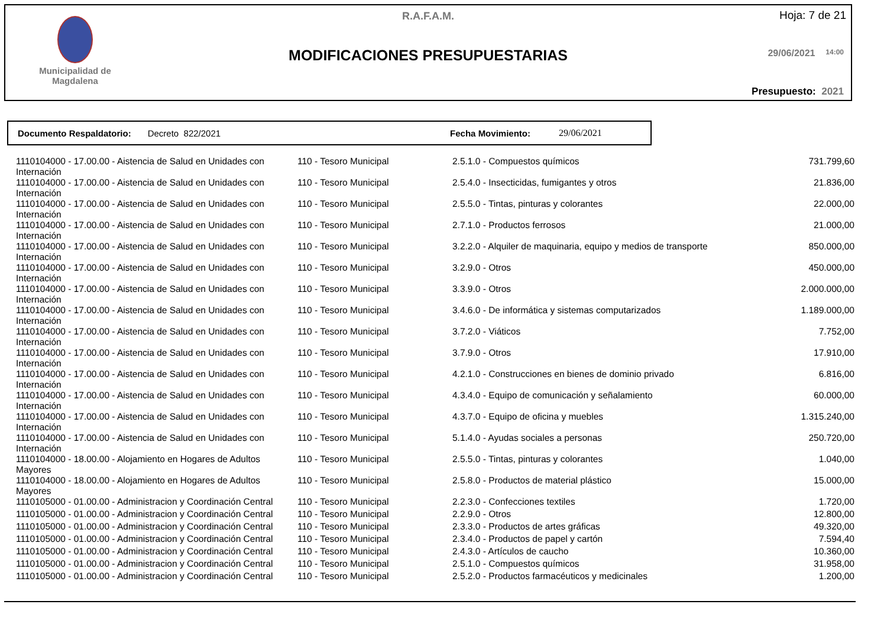Municipalidad de
Magdalena
R.A.F.A.M. Hoja: 7 de 21
MODIFICACIONES PRESUPUESTARIAS 29/06/2021 14:00
Presupuesto: 2021
Documento Respaldatorio: Decreto 822/2021 Fecha Movimiento: 29/06/2021
| 1110104000 - 17.00.00 - Aistencia de Salud en Unidades con Internación | 110 - Tesoro Municipal | 2.5.1.0 - Compuestos químicos | 731.799,60 |
| 1110104000 - 17.00.00 - Aistencia de Salud en Unidades con Internación | 110 - Tesoro Municipal | 2.5.4.0 - Insecticidas, fumigantes y otros | 21.836,00 |
| 1110104000 - 17.00.00 - Aistencia de Salud en Unidades con Internación | 110 - Tesoro Municipal | 2.5.5.0 - Tintas, pinturas y colorantes | 22.000,00 |
| 1110104000 - 17.00.00 - Aistencia de Salud en Unidades con Internación | 110 - Tesoro Municipal | 2.7.1.0 - Productos ferrosos | 21.000,00 |
| 1110104000 - 17.00.00 - Aistencia de Salud en Unidades con Internación | 110 - Tesoro Municipal | 3.2.2.0 - Alquiler de maquinaria, equipo y medios de transporte | 850.000,00 |
| 1110104000 - 17.00.00 - Aistencia de Salud en Unidades con Internación | 110 - Tesoro Municipal | 3.2.9.0 - Otros | 450.000,00 |
| 1110104000 - 17.00.00 - Aistencia de Salud en Unidades con Internación | 110 - Tesoro Municipal | 3.3.9.0 - Otros | 2.000.000,00 |
| 1110104000 - 17.00.00 - Aistencia de Salud en Unidades con Internación | 110 - Tesoro Municipal | 3.4.6.0 - De informática y sistemas computarizados | 1.189.000,00 |
| 1110104000 - 17.00.00 - Aistencia de Salud en Unidades con Internación | 110 - Tesoro Municipal | 3.7.2.0 - Viáticos | 7.752,00 |
| 1110104000 - 17.00.00 - Aistencia de Salud en Unidades con Internación | 110 - Tesoro Municipal | 3.7.9.0 - Otros | 17.910,00 |
| 1110104000 - 17.00.00 - Aistencia de Salud en Unidades con Internación | 110 - Tesoro Municipal | 4.2.1.0 - Construcciones en bienes de dominio privado | 6.816,00 |
| 1110104000 - 17.00.00 - Aistencia de Salud en Unidades con Internación | 110 - Tesoro Municipal | 4.3.4.0 - Equipo de comunicación y señalamiento | 60.000,00 |
| 1110104000 - 17.00.00 - Aistencia de Salud en Unidades con Internación | 110 - Tesoro Municipal | 4.3.7.0 - Equipo de oficina y muebles | 1.315.240,00 |
| 1110104000 - 17.00.00 - Aistencia de Salud en Unidades con Internación | 110 - Tesoro Municipal | 5.1.4.0 - Ayudas sociales a personas | 250.720,00 |
| 1110104000 - 18.00.00 - Alojamiento en Hogares de Adultos Mayores | 110 - Tesoro Municipal | 2.5.5.0 - Tintas, pinturas y colorantes | 1.040,00 |
| 1110104000 - 18.00.00 - Alojamiento en Hogares de Adultos Mayores | 110 - Tesoro Municipal | 2.5.8.0 - Productos de material plástico | 15.000,00 |
| 1110105000 - 01.00.00 - Administracion y Coordinación Central | 110 - Tesoro Municipal | 2.2.3.0 - Confecciones textiles | 1.720,00 |
| 1110105000 - 01.00.00 - Administracion y Coordinación Central | 110 - Tesoro Municipal | 2.2.9.0 - Otros | 12.800,00 |
| 1110105000 - 01.00.00 - Administracion y Coordinación Central | 110 - Tesoro Municipal | 2.3.3.0 - Productos de artes gráficas | 49.320,00 |
| 1110105000 - 01.00.00 - Administracion y Coordinación Central | 110 - Tesoro Municipal | 2.3.4.0 - Productos de papel y cartón | 7.594,40 |
| 1110105000 - 01.00.00 - Administracion y Coordinación Central | 110 - Tesoro Municipal | 2.4.3.0 - Artículos de caucho | 10.360,00 |
| 1110105000 - 01.00.00 - Administracion y Coordinación Central | 110 - Tesoro Municipal | 2.5.1.0 - Compuestos químicos | 31.958,00 |
| 1110105000 - 01.00.00 - Administracion y Coordinación Central | 110 - Tesoro Municipal | 2.5.2.0 - Productos farmacéuticos y medicinales | 1.200,00 |